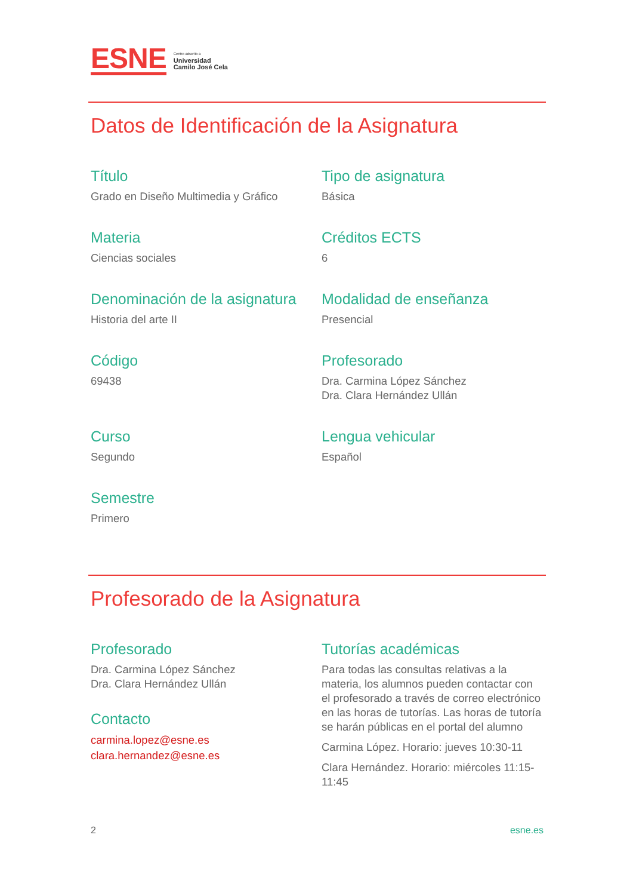ESNE Centro adscrito a
Universidad
Camilo José Cela
Datos de Identificación de la Asignatura
Título
Grado en Diseño Multimedia y Gráfico
Tipo de asignatura
Básica
Materia
Ciencias sociales
Créditos ECTS
6
Denominación de la asignatura
Historia del arte II
Modalidad de enseñanza
Presencial
Código
69438
Profesorado
Dra. Carmina López Sánchez
Dra. Clara Hernández Ullán
Curso
Segundo
Lengua vehicular
Español
Semestre
Primero
Profesorado de la Asignatura
Profesorado
Dra. Carmina López Sánchez
Dra. Clara Hernández Ullán
Contacto
carmina.lopez@esne.es
clara.hernandez@esne.es
Tutorías académicas
Para todas las consultas relativas a la materia, los alumnos pueden contactar con el profesorado a través de correo electrónico en las horas de tutorías. Las horas de tutoría se harán públicas en el portal del alumno
Carmina López. Horario: jueves 10:30-11
Clara Hernández. Horario: miércoles 11:15-11:45
2 esne.es